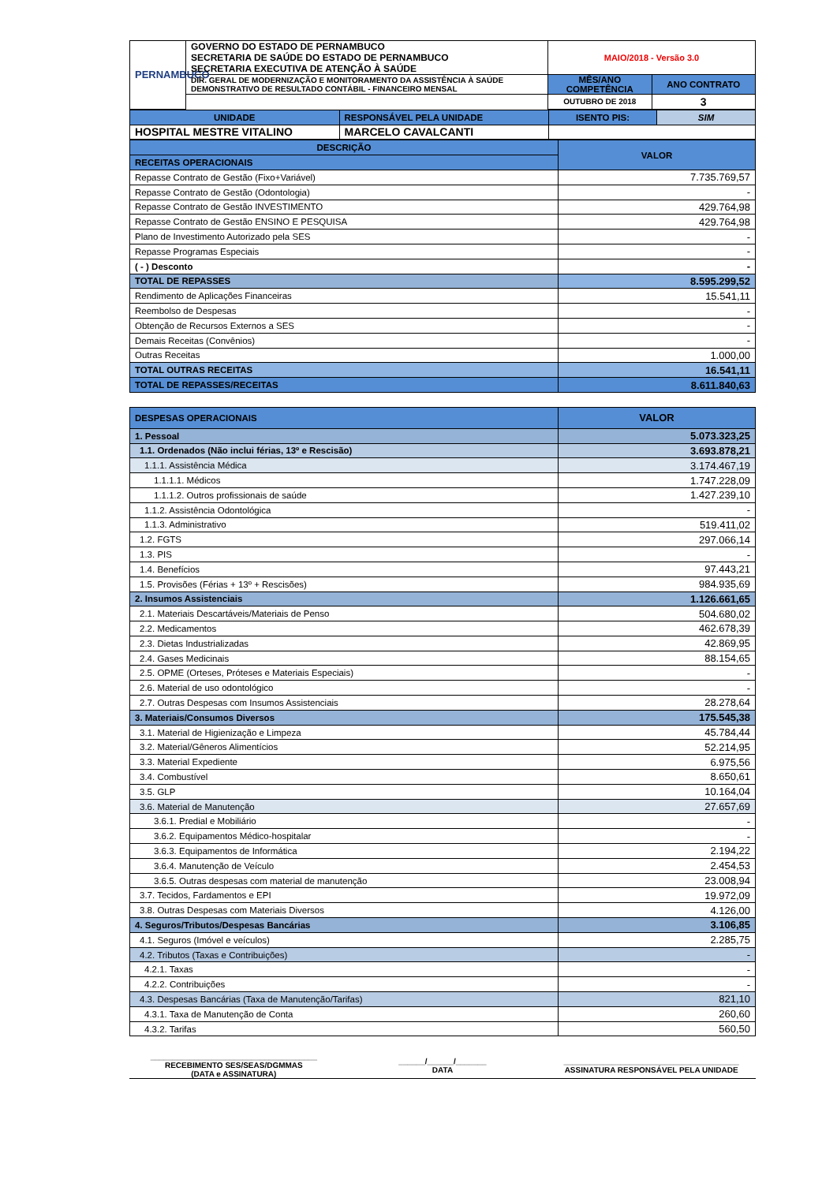| PERNAMBUCO | GOVERNO DO ESTADO DE PERNAMBUCO SECRETARIA DE SAÚDE DO ESTADO DE PERNAMBUCO SECRETARIA EXECUTIVA DE ATENÇÃO À SAÚDE | MAIO/2018 - Versão 3.0 | |
| | DIR. GERAL DE MODERNIZAÇÃO E MONITORAMENTO DA ASSISTÊNCIA À SAÚDE DEMONSTRATIVO DE RESULTADO CONTÁBIL - FINANCEIRO MENSAL | MÊS/ANO COMPETÊNCIA | ANO CONTRATO |
| | | OUTUBRO DE 2018 | 3 |
| UNIDADE | RESPONSÁVEL PELA UNIDADE | ISENTO PIS: | SIM |
| HOSPITAL MESTRE VITALINO | MARCELO CAVALCANTI | | |
| DESCRIÇÃO | VALOR |
| RECEITAS OPERACIONAIS | |
| Repasse Contrato de Gestão (Fixo+Variável) | 7.735.769,57 |
| Repasse Contrato de Gestão (Odontologia) | - |
| Repasse Contrato de Gestão INVESTIMENTO | 429.764,98 |
| Repasse Contrato de Gestão ENSINO E PESQUISA | 429.764,98 |
| Plano de Investimento Autorizado pela SES | - |
| Repasse Programas Especiais | - |
| ( - ) Desconto | - |
| TOTAL DE REPASSES | 8.595.299,52 |
| Rendimento de Aplicações Financeiras | 15.541,11 |
| Reembolso de Despesas | - |
| Obtenção de Recursos Externos a SES | - |
| Demais Receitas (Convênios) | - |
| Outras Receitas | 1.000,00 |
| TOTAL OUTRAS RECEITAS | 16.541,11 |
| TOTAL DE REPASSES/RECEITAS | 8.611.840,63 |
| DESPESAS OPERACIONAIS | VALOR |
| 1. Pessoal | 5.073.323,25 |
| 1.1. Ordenados (Não inclui férias, 13º e Rescisão) | 3.693.878,21 |
| 1.1.1. Assistência Médica | 3.174.467,19 |
| 1.1.1.1. Médicos | 1.747.228,09 |
| 1.1.1.2. Outros profissionais de saúde | 1.427.239,10 |
| 1.1.2. Assistência Odontológica | - |
| 1.1.3. Administrativo | 519.411,02 |
| 1.2. FGTS | 297.066,14 |
| 1.3. PIS | - |
| 1.4. Benefícios | 97.443,21 |
| 1.5. Provisões (Férias + 13º + Rescisões) | 984.935,69 |
| 2. Insumos Assistenciais | 1.126.661,65 |
| 2.1. Materiais Descartáveis/Materiais de Penso | 504.680,02 |
| 2.2. Medicamentos | 462.678,39 |
| 2.3. Dietas Industrializadas | 42.869,95 |
| 2.4. Gases Medicinais | 88.154,65 |
| 2.5. OPME (Orteses, Próteses e Materiais Especiais) | - |
| 2.6. Material de uso odontológico | - |
| 2.7. Outras Despesas com Insumos Assistenciais | 28.278,64 |
| 3. Materiais/Consumos Diversos | 175.545,38 |
| 3.1. Material de Higienização e Limpeza | 45.784,44 |
| 3.2. Material/Gêneros Alimentícios | 52.214,95 |
| 3.3. Material Expediente | 6.975,56 |
| 3.4. Combustível | 8.650,61 |
| 3.5. GLP | 10.164,04 |
| 3.6. Material de Manutenção | 27.657,69 |
| 3.6.1. Predial e Mobiliário | - |
| 3.6.2. Equipamentos Médico-hospitalar | - |
| 3.6.3. Equipamentos de Informática | 2.194,22 |
| 3.6.4. Manutenção de Veículo | 2.454,53 |
| 3.6.5. Outras despesas com material de manutenção | 23.008,94 |
| 3.7. Tecidos, Fardamentos e EPI | 19.972,09 |
| 3.8. Outras Despesas com Materiais Diversos | 4.126,00 |
| 4. Seguros/Tributos/Despesas Bancárias | 3.106,85 |
| 4.1. Seguros (Imóvel e veículos) | 2.285,75 |
| 4.2. Tributos (Taxas e Contribuições) | - |
| 4.2.1. Taxas | - |
| 4.2.2. Contribuições | - |
| 4.3. Despesas Bancárias (Taxa de Manutenção/Tarifas) | 821,10 |
| 4.3.1. Taxa de Manutenção de Conta | 260,60 |
| 4.3.2. Tarifas | 560,50 |
| ______________________________________ RECEBIMENTO SES/SEAS/DGMMAS (DATA e ASSINATURA) | ______/______/_______ DATA | ________________________________________ ASSINATURA RESPONSÁVEL PELA UNIDADE |